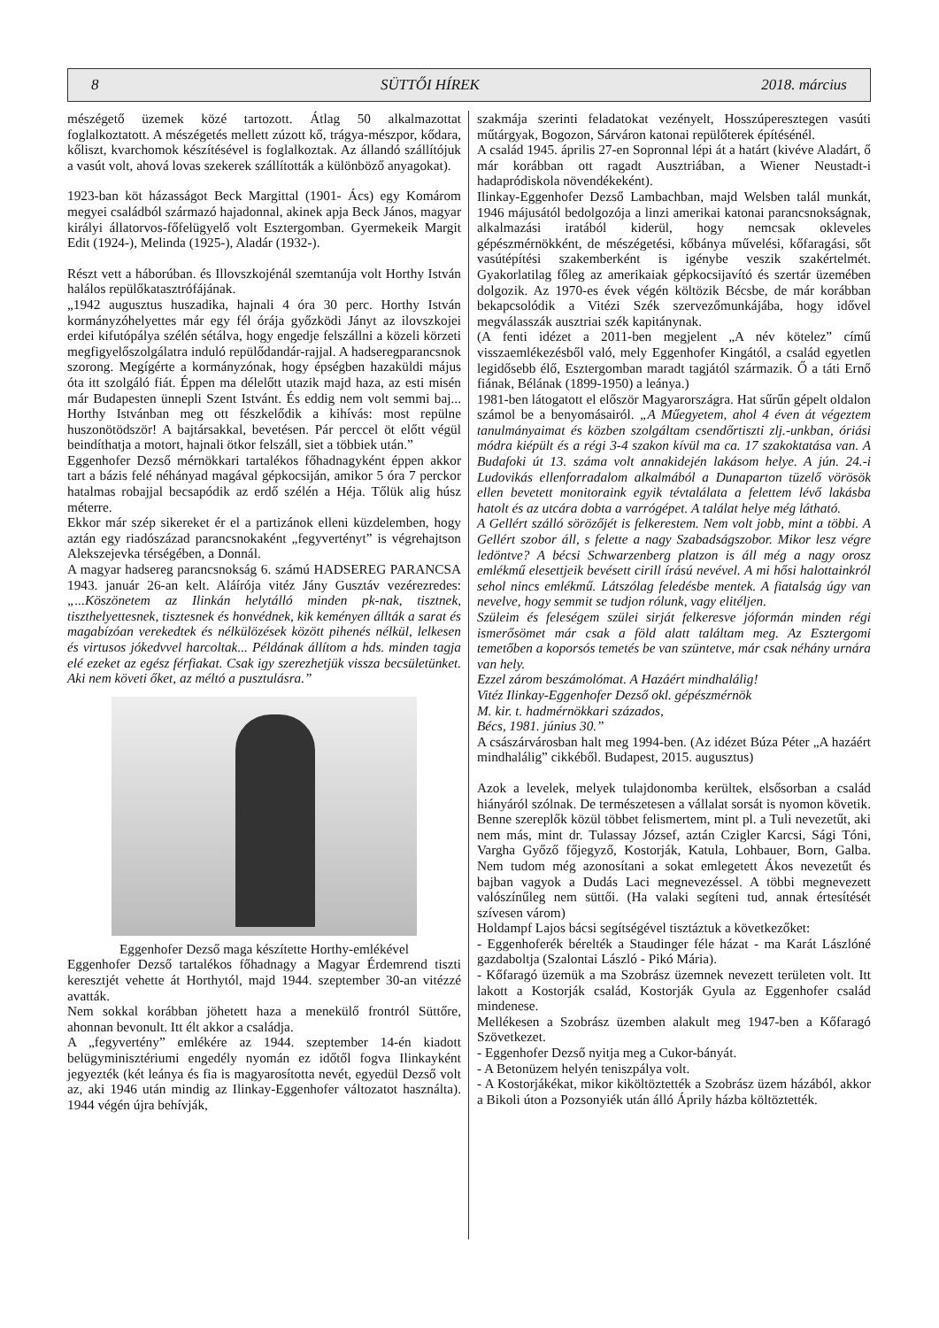8 SÜTTŐI HÍREK 2018. március
mészégető üzemek közé tartozott. Átlag 50 alkalmazottat foglalkoztatott. A mészégetés mellett zúzott kő, trágya-mészpor, kődara, kőliszt, kvarchomok készítésével is foglalkoztak. Az állandó szállítójuk a vasút volt, ahová lovas szekerek szállították a különböző anyagokat).
1923-ban köt házasságot Beck Margittal (1901- Ács) egy Komárom megyei családból származó hajadonnal, akinek apja Beck János, magyar királyi állatorvos-főfelügyelő volt Esztergomban. Gyermekeik Margit Edit (1924-), Melinda (1925-), Aladár (1932-).
Részt vett a háborúban. és Illovszkojénál szemtanúja volt Horthy István halálos repülőkatasztrófájának.
„1942 augusztus huszadika, hajnali 4 óra 30 perc. Horthy István kormányzóhelyettes már egy fél órája győzködi Jányt az ilovszkojei erdei kifutópálya szélén sétálva, hogy engedje felszállni a közeli körzeti megfigyelőszolgálatra induló repülődandár-rajjal. A hadseregparancsnok szorong. Megígérte a kormányzónak, hogy épségben hazaküldi május óta itt szolgáló fiát. Éppen ma délelőtt utazik majd haza, az esti misén már Budapesten ünnepli Szent Istvánt. És eddig nem volt semmi baj... Horthy Istvánban meg ott fészkelődik a kihívás: most repülne huszonötödször! A bajtársakkal, bevetésen. Pár perccel öt előtt végül beindíthatja a motort, hajnali ötkor felszáll, siet a többiek után.”
Eggenhofer Dezső mérnökkari tartalékos főhadnagyként éppen akkor tart a bázis felé néhányad magával gépkocsiján, amikor 5 óra 7 perckor hatalmas robajjal becsapódik az erdő szélén a Héja. Tőlük alig húsz méterre.
Ekkor már szép sikereket ér el a partizánok elleni küzdelemben, hogy aztán egy riadószázad parancsnokaként „fegyvertényt” is végrehajtson Alekszejevka térségében, a Donnál.
A magyar hadsereg parancsnokság 6. számú HADSEREG PARANCSA 1943. január 26-an kelt. Aláírója vitéz Jány Gusztáv vezérezredes: „...Köszönetem az Ilinkán helytálló minden pk-nak, tisztnek, tiszthelyettesnek, tisztesnek és honvédnek, kik keményen állták a sarat és magabízóan verekedtek és nélkülözések között pihenés nélkül, lelkesen és virtusos jókedvvel harcoltak... Példának állítom a hds. minden tagja elé ezeket az egész férfiakat. Csak igy szerezhetjük vissza becsületünket. Aki nem követi őket, az méltó a pusztulásra.”
Eggenhofer Dezső maga készítette Horthy-emlékével
Eggenhofer Dezső tartalékos főhadnagy a Magyar Érdemrend tiszti keresztjét vehette át Horthytól, majd 1944. szeptember 30-an vitézzé avatták.
Nem sokkal korábban jöhetett haza a menekülő frontról Süttőre, ahonnan bevonult. Itt élt akkor a családja.
A „fegyvertény” emlékére az 1944. szeptember 14-én kiadott belügyminisztériumi engedély nyomán ez időtől fogva Ilinkayként jegyezték (két leánya és fia is magyarosította nevét, egyedül Dezső volt az, aki 1946 után mindig az Ilinkay-Eggenhofer változatot használta). 1944 végén újra behívják,
szakmája szerinti feladatokat vezényelt, Hosszúperesztegen vasúti műtárgyak, Bogozon, Sárváron katonai repülőterek építésénél.
A család 1945. április 27-en Sopronnal lépi át a határt (kivéve Aladárt, ő már korábban ott ragadt Ausztriában, a Wiener Neustadt-i hadapródiskola növendékeként).
Ilinkay-Eggenhofer Dezső Lambachban, majd Welsben talál munkát, 1946 májusától bedolgozója a linzi amerikai katonai parancsnokságnak, alkalmazási iratából kiderül, hogy nemcsak okleveles gépészmérnökként, de mészégetési, kőbánya művelési, kőfaragási, sőt vasútépítési szakemberként is igénybe veszik szakértelmét. Gyakorlatilag főleg az amerikaiak gépkocsijavító és szertár üzemében dolgozik. Az 1970-es évek végén költözik Bécsbe, de már korábban bekapcsolódik a Vitézi Szék szervezőmunkájába, hogy idővel megválasszák ausztriai szék kapitánynak.
(A fenti idézet a 2011-ben megjelent „A név kötelez” című visszaemlékezésből való, mely Eggenhofer Kingától, a család egyetlen legidősebb élő, Esztergomban maradt tagjától származik. Ő a táti Ernő fiának, Bélának (1899-1950) a leánya.)
1981-ben látogatott el először Magyarországra. Hat sűrűn gépelt oldalon számol be a benyomásairól. „A Műegyetem, ahol 4 éven át végeztem tanulmányaimat és közben szolgáltam csendőrtiszti zlj.-unkban, óriási módra kiépült és a régi 3-4 szakon kívül ma ca. 17 szakoktatása van. A Budafoki út 13. száma volt annakidején lakásom helye. A jún. 24.-i Ludovikás ellenforradalom alkalmából a Dunaparton tüzelő vörösök ellen bevetett monitoraink egyik tévtalálata a felettem lévő lakásba hatolt és az utcára dobta a varrógépet. A találat helye még látható.
A Gellért szálló sörözőjét is felkerestem. Nem volt jobb, mint a többi. A Gellért szobor áll, s felette a nagy Szabadságszobor. Mikor lesz végre ledöntve? A bécsi Schwarzenberg platzon is áll még a nagy orosz emlékmű elesettjeik bevésett cirill írású nevével. A mi hősi halottainkról sehol nincs emlékmű. Látszólag feledésbe mentek. A fiatalság úgy van nevelve, hogy semmit se tudjon rólunk, vagy elitéljen.
Szüleim és feleségem szülei sirját felkeresve jóformán minden régi ismerősömet már csak a föld alatt találtam meg. Az Esztergomi temetőben a koporsós temetés be van szüntetve, már csak néhány urnára van hely.
Ezzel zárom beszámolómat. A Hazáért mindhalálig!
Vitéz Ilinkay-Eggenhofer Dezső okl. gépészmérnök
M. kir. t. hadmérnökkari százados,
Bécs, 1981. június 30.”
A császárvárosban halt meg 1994-ben. (Az idézet Búza Péter „A hazáért mindhalálig” cikkéből. Budapest, 2015. augusztus)
Azok a levelek, melyek tulajdonomba kerültek, elsősorban a család hiányáról szólnak. De természetesen a vállalat sorsát is nyomon követik. Benne szereplők közül többet felismertem, mint pl. a Tuli nevezetűt, aki nem más, mint dr. Tulassay József, aztán Czigler Karcsi, Sági Tóni, Vargha Győző főjegyző, Kostorják, Katula, Lohbauer, Born, Galba. Nem tudom még azonosítani a sokat emlegetett Ákos nevezetűt és bajban vagyok a Dudás Laci megnevezéssel. A többi megnevezett valószínűleg nem süttői. (Ha valaki segíteni tud, annak értesítését szívesen várom)
Holdampf Lajos bácsi segítségével tisztáztuk a következőket:
- Eggenhoferék bérelték a Staudinger féle házat - ma Karát Lászlóné gazdaboltja (Szalontai László - Pikó Mária).
- Kőfaragó üzemük a ma Szobrász üzemnek nevezett területen volt. Itt lakott a Kostorják család, Kostorják Gyula az Eggenhofer család mindenese.
Mellékesen a Szobrász üzemben alakult meg 1947-ben a Kőfaragó Szövetkezet.
- Eggenhofer Dezső nyitja meg a Cukor-bányát.
- A Betonüzem helyén teniszpálya volt.
- A Kostorjákékat, mikor kiköltöztették a Szobrász üzem házából, akkor a Bikoli úton a Pozsonyiék után álló Áprily házba költöztették.